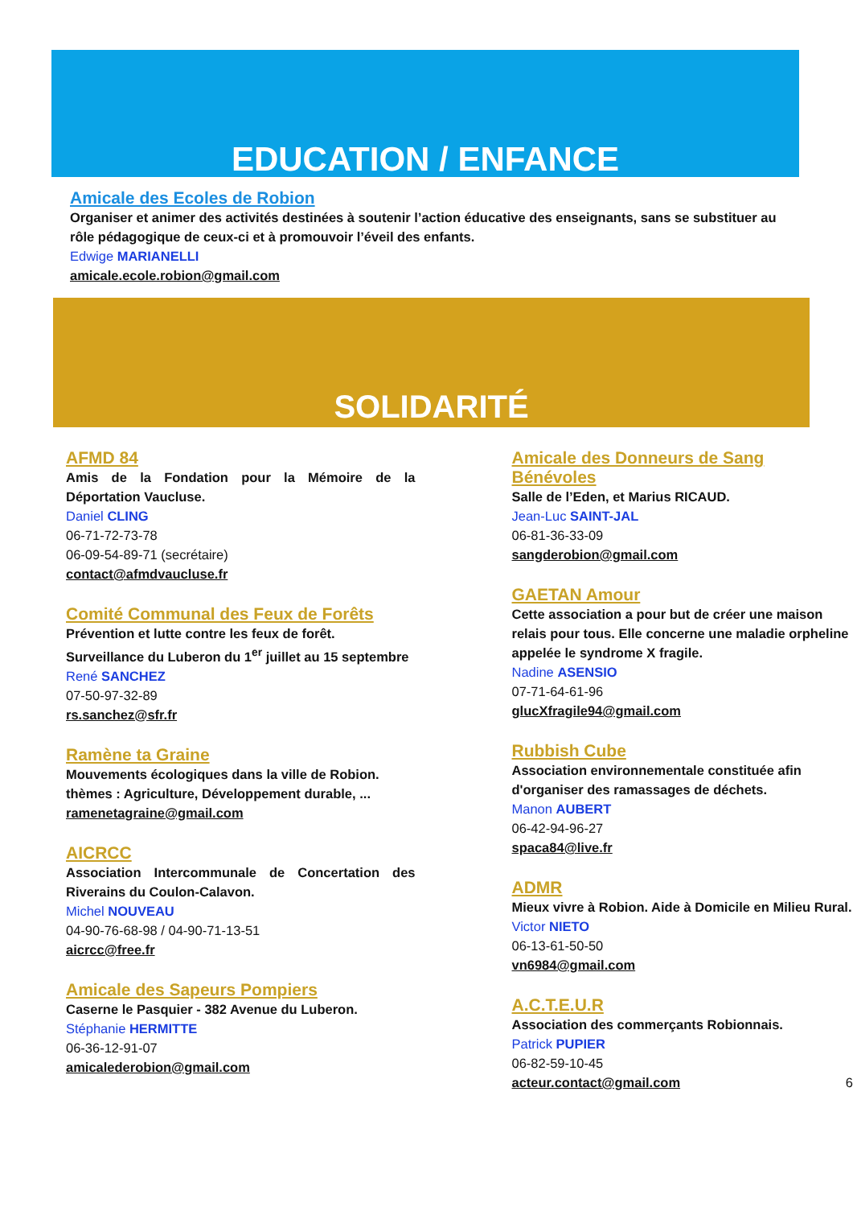EDUCATION / ENFANCE
Amicale des Ecoles de Robion
Organiser et animer des activités destinées à soutenir l’action éducative des enseignants, sans se substituer au rôle pédagogique de ceux-ci et à promouvoir l’éveil des enfants.
Edwige MARIANELLI
amicale.ecole.robion@gmail.com
SOLIDARITÉ
AFMD 84
Amis de la Fondation pour la Mémoire de la Déportation Vaucluse.
Daniel CLING
06-71-72-73-78
06-09-54-89-71 (secrétaire)
contact@afmdvaucluse.fr
Comité Communal des Feux de Forêts
Prévention et lutte contre les feux de forêt.
Surveillance du Luberon du 1<sup>er</sup> juillet au 15 septembre
René SANCHEZ
07-50-97-32-89
rs.sanchez@sfr.fr
Ramène ta Graine
Mouvements écologiques dans la ville de Robion.
thèmes : Agriculture, Développement durable, ...
ramenetagraine@gmail.com
AICRCC
Association Intercommunale de Concertation des Riverains du Coulon-Calavon.
Michel NOUVEAU
04-90-76-68-98 / 04-90-71-13-51
aicrcc@free.fr
Amicale des Sapeurs Pompiers
Caserne le Pasquier - 382 Avenue du Luberon.
Stéphanie HERMITTE
06-36-12-91-07
amicalederobion@gmail.com
Amicale des Donneurs de Sang Bénévoles
Salle de l’Eden, et Marius RICAUD.
Jean-Luc SAINT-JAL
06-81-36-33-09
sangderobion@gmail.com
GAETAN Amour
Cette association a pour but de créer une maison relais pour tous. Elle concerne une maladie orpheline appelée le syndrome X fragile.
Nadine ASENSIO
07-71-64-61-96
glucXfragile94@gmail.com
Rubbish Cube
Association environnementale constituée afin d'organiser des ramassages de déchets.
Manon AUBERT
06-42-94-96-27
spaca84@live.fr
ADMR
Mieux vivre à Robion. Aide à Domicile en Milieu Rural.
Victor NIETO
06-13-61-50-50
vn6984@gmail.com
A.C.T.E.U.R
Association des commerçants Robionnais.
Patrick PUPIER
06-82-59-10-45
acteur.contact@gmail.com 6